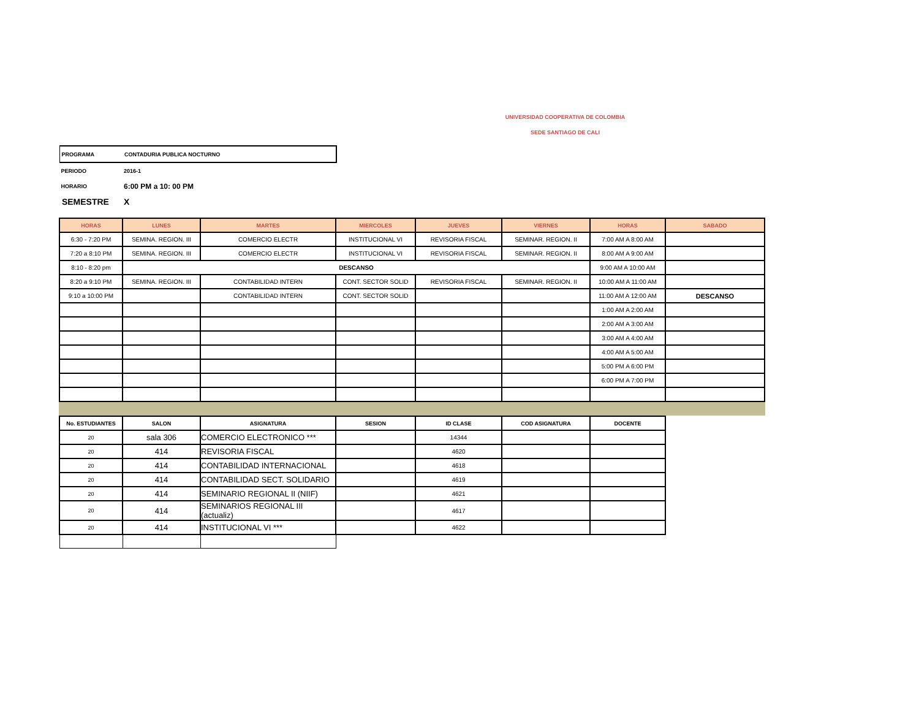UNIVERSIDAD COOPERATIVA DE COLOMBIA
SEDE SANTIAGO DE CALI
PROGRAMA CONTADURIA PUBLICA NOCTURNO
PERIODO 2016-1
HORARIO 6:00 PM a 10: 00 PM
SEMESTRE X
| HORAS | LUNES | MARTES | MIERCOLES | JUEVES | VIERNES | HORAS | SABADO |
| --- | --- | --- | --- | --- | --- | --- | --- |
| 6:30 - 7:20 PM | SEMINA. REGION. III | COMERCIO ELECTR | INSTITUCIONAL VI | REVISORIA FISCAL | SEMINAR. REGION. II | 7:00 AM A 8:00 AM | |
| 7:20 a 8:10 PM | SEMINA. REGION. III | COMERCIO ELECTR | INSTITUCIONAL VI | REVISORIA FISCAL | SEMINAR. REGION. II | 8:00 AM A 9:00 AM | |
| 8:10 - 8:20 pm | DESCANSO | | | | | 9:00 AM A 10:00 AM | |
| 8:20 a 9:10 PM | SEMINA. REGION. III | CONTABILIDAD INTERN | CONT. SECTOR SOLID | REVISORIA FISCAL | SEMINAR. REGION. II | 10:00 AM A 11:00 AM | |
| 9:10 a 10:00 PM | | CONTABILIDAD INTERN | CONT. SECTOR SOLID | | | 11:00 AM A 12:00 AM | DESCANSO |
| | | | | | | 1:00 AM A 2:00 AM | |
| | | | | | | 2:00 AM A 3:00 AM | |
| | | | | | | 3:00 AM A 4:00 AM | |
| | | | | | | 4:00 AM A 5:00 AM | |
| | | | | | | 5:00 PM A 6:00 PM | |
| | | | | | | 6:00 PM A 7:00 PM | |
| No. ESTUDIANTES | SALON | ASIGNATURA | SESION | ID CLASE | COD ASIGNATURA | DOCENTE |
| --- | --- | --- | --- | --- | --- | --- |
| 20 | sala 306 | COMERCIO ELECTRONICO *** | | 14344 | | |
| 20 | 414 | REVISORIA FISCAL | | 4620 | | |
| 20 | 414 | CONTABILIDAD INTERNACIONAL | | 4618 | | |
| 20 | 414 | CONTABILIDAD SECT. SOLIDARIO | | 4619 | | |
| 20 | 414 | SEMINARIO REGIONAL II (NIIF) | | 4621 | | |
| 20 | 414 | SEMINARIOS REGIONAL III (actualiz) | | 4617 | | |
| 20 | 414 | INSTITUCIONAL VI *** | | 4622 | | |